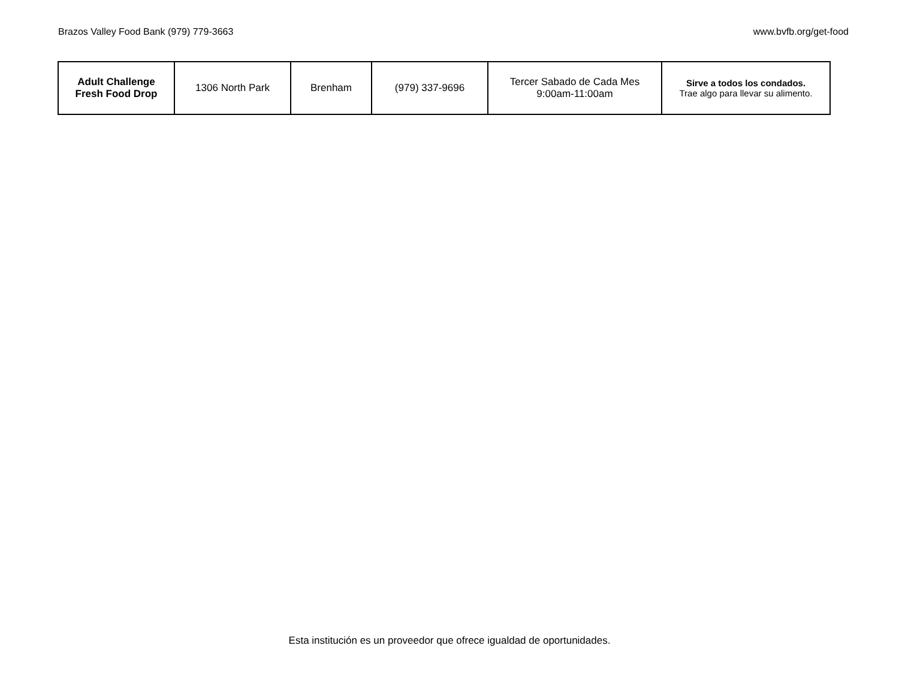Brazos Valley Food Bank (979) 779-3663 www.bvfb.org/get-food
| Adult Challenge Fresh Food Drop | 1306 North Park | Brenham | (979) 337-9696 | Tercer Sabado de Cada Mes 9:00am-11:00am | Sirve a todos los condados. Trae algo para llevar su alimento. |
Esta institución es un proveedor que ofrece igualdad de oportunidades.